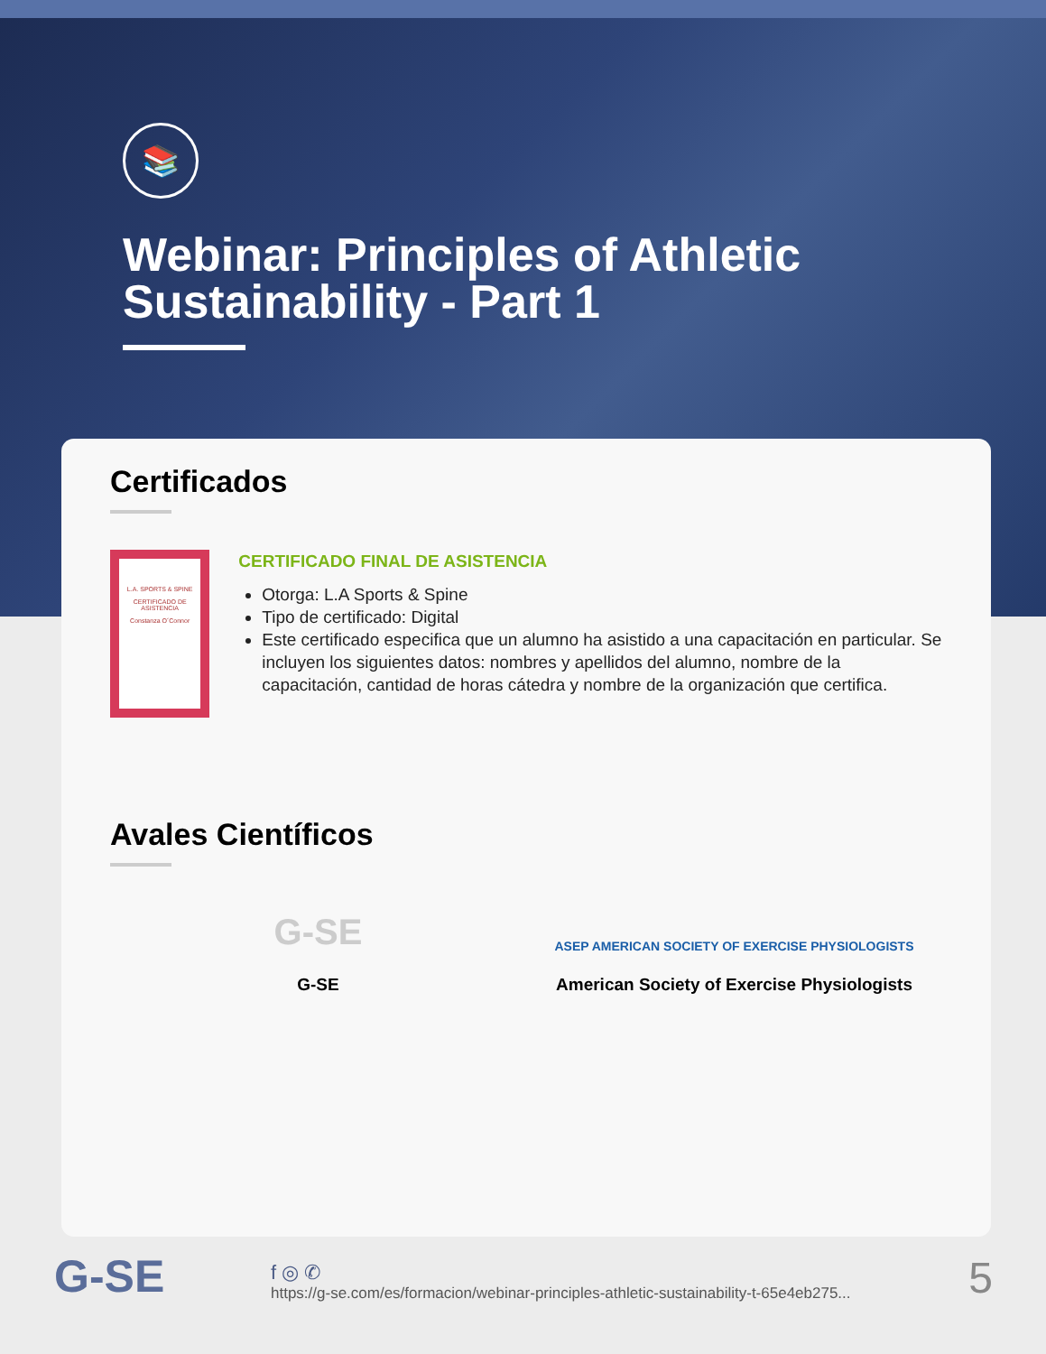📚
Webinar: Principles of Athletic Sustainability - Part 1
Certificados
L.A. SPORTS & SPINE
CERTIFICADO DE ASISTENCIA
Constanza O´Connor
CERTIFICADO FINAL DE ASISTENCIA
Otorga: L.A Sports & Spine
Tipo de certificado: Digital
Este certificado especifica que un alumno ha asistido a una capacitación en particular. Se incluyen los siguientes datos: nombres y apellidos del alumno, nombre de la capacitación, cantidad de horas cátedra y nombre de la organización que certifica.
Avales Científicos
G-SE
G-SE
ASEP AMERICAN SOCIETY OF EXERCISE PHYSIOLOGISTS
American Society of Exercise Physiologists
G-SE
f ◎ ✆
https://g-se.com/es/formacion/webinar-principles-athletic-sustainability-t-65e4eb275...
5